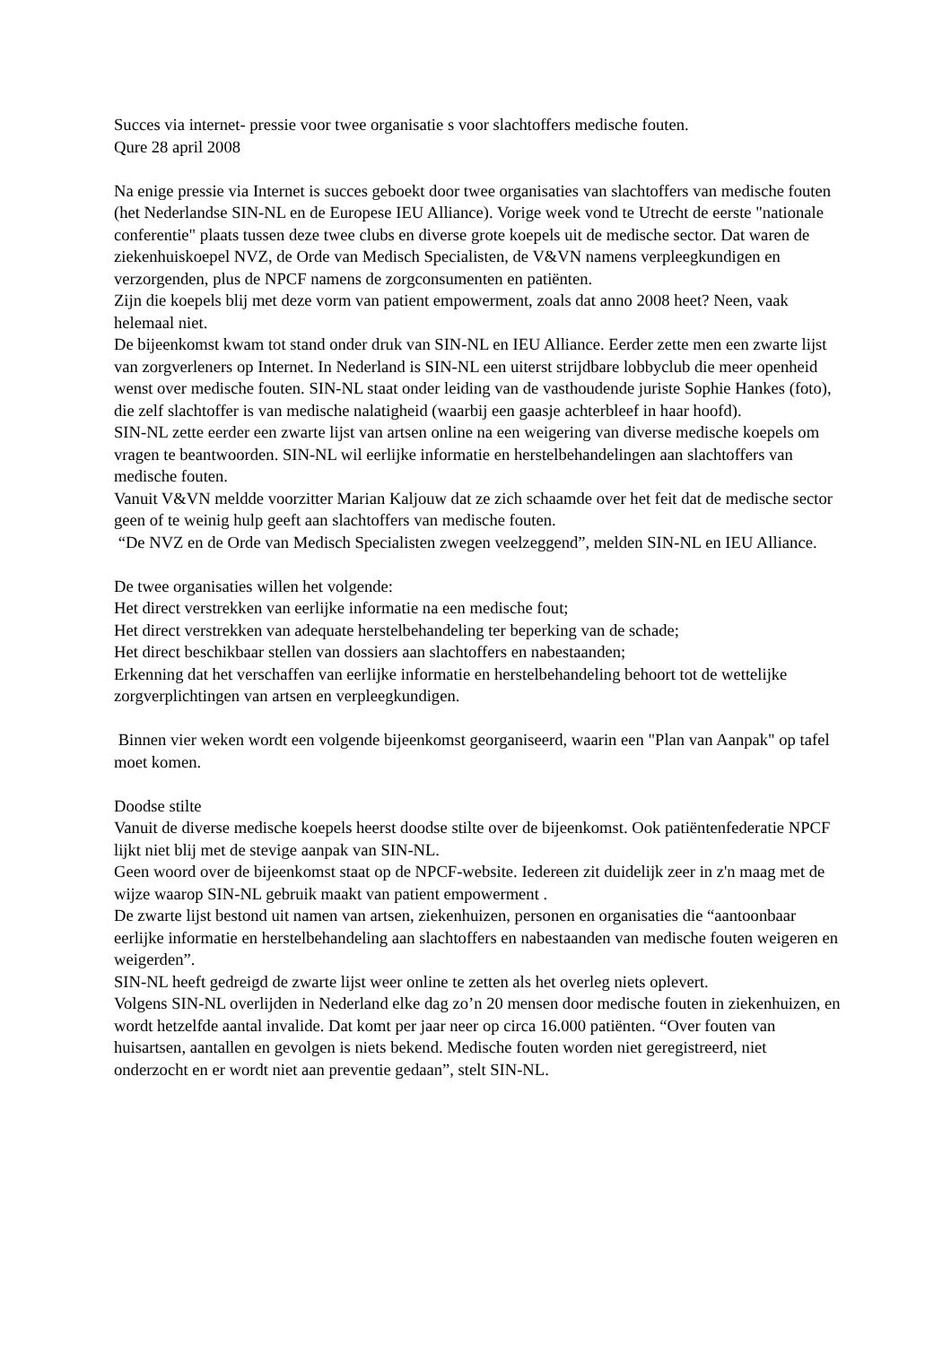Succes via internet- pressie voor twee organisatie s voor slachtoffers medische fouten.
Qure 28 april 2008
Na enige pressie via Internet is succes geboekt door twee organisaties van slachtoffers van medische fouten (het Nederlandse SIN-NL en de Europese IEU Alliance). Vorige week vond te Utrecht de eerste "nationale conferentie" plaats tussen deze twee clubs en diverse grote koepels uit de medische sector. Dat waren de ziekenhuiskoepel NVZ, de Orde van Medisch Specialisten, de V&VN namens verpleegkundigen en verzorgenden, plus de NPCF namens de zorgconsumenten en patiënten.
Zijn die koepels blij met deze vorm van patient empowerment, zoals dat anno 2008 heet? Neen, vaak helemaal niet.
De bijeenkomst kwam tot stand onder druk van SIN-NL en IEU Alliance. Eerder zette men een zwarte lijst van zorgverleners op Internet. In Nederland is SIN-NL een uiterst strijdbare lobbyclub die meer openheid wenst over medische fouten. SIN-NL staat onder leiding van de vasthoudende juriste Sophie Hankes (foto), die zelf slachtoffer is van medische nalatigheid (waarbij een gaasje achterbleef in haar hoofd).
SIN-NL zette eerder een zwarte lijst van artsen online na een weigering van diverse medische koepels om vragen te beantwoorden. SIN-NL wil eerlijke informatie en herstelbehandelingen aan slachtoffers van medische fouten.
Vanuit V&VN meldde voorzitter Marian Kaljouw dat ze zich schaamde over het feit dat de medische sector geen of te weinig hulp geeft aan slachtoffers van medische fouten.
“De NVZ en de Orde van Medisch Specialisten zwegen veelzeggend”, melden SIN-NL en IEU Alliance.
De twee organisaties willen het volgende:
Het direct verstrekken van eerlijke informatie na een medische fout;
Het direct verstrekken van adequate herstelbehandeling ter beperking van de schade;
Het direct beschikbaar stellen van dossiers aan slachtoffers en nabestaanden;
Erkenning dat het verschaffen van eerlijke informatie en herstelbehandeling behoort tot de wettelijke zorgverplichtingen van artsen en verpleegkundigen.
Binnen vier weken wordt een volgende bijeenkomst georganiseerd, waarin een "Plan van Aanpak" op tafel moet komen.
Doodse stilte
Vanuit de diverse medische koepels heerst doodse stilte over de bijeenkomst. Ook patiëntenfederatie NPCF lijkt niet blij met de stevige aanpak van SIN-NL.
Geen woord over de bijeenkomst staat op de NPCF-website. Iedereen zit duidelijk zeer in z'n maag met de wijze waarop SIN-NL gebruik maakt van patient empowerment .
De zwarte lijst bestond uit namen van artsen, ziekenhuizen, personen en organisaties die “aantoonbaar eerlijke informatie en herstelbehandeling aan slachtoffers en nabestaanden van medische fouten weigeren en weigerden”.
SIN-NL heeft gedreigd de zwarte lijst weer online te zetten als het overleg niets oplevert.
Volgens SIN-NL overlijden in Nederland elke dag zo’n 20 mensen door medische fouten in ziekenhuizen, en wordt hetzelfde aantal invalide. Dat komt per jaar neer op circa 16.000 patiënten. “Over fouten van huisartsen, aantallen en gevolgen is niets bekend. Medische fouten worden niet geregistreerd, niet onderzocht en er wordt niet aan preventie gedaan”, stelt SIN-NL.